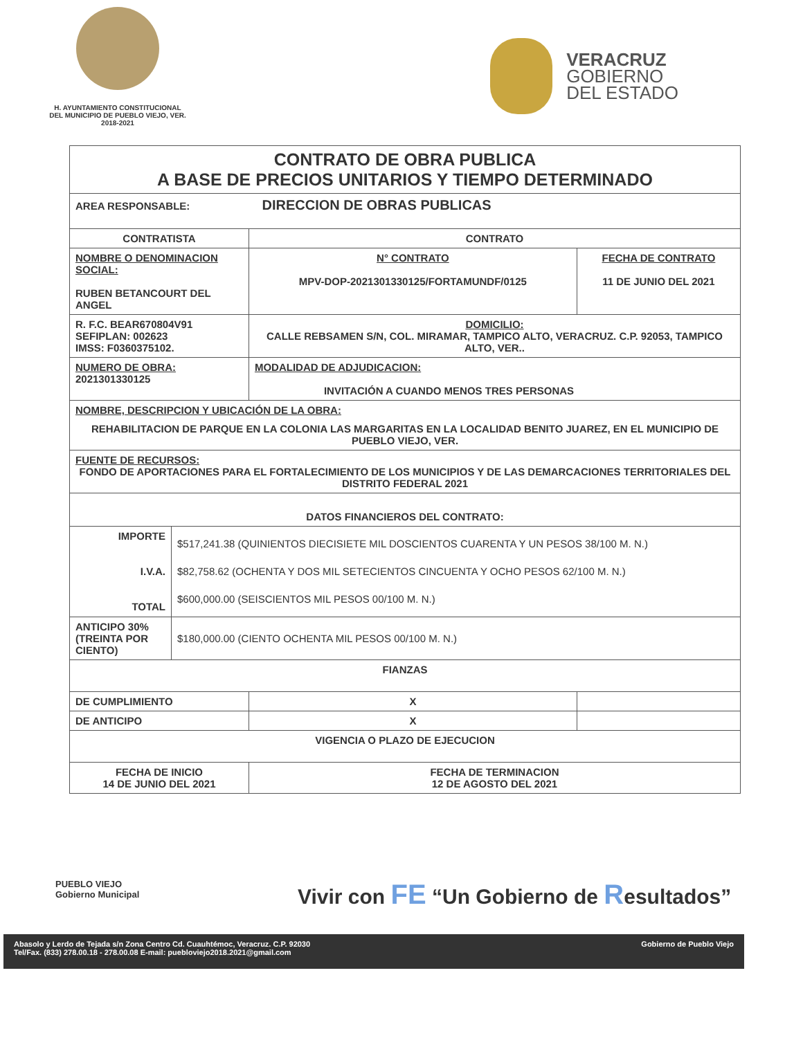H. AYUNTAMIENTO CONSTITUCIONAL
DEL MUNICIPIO DE PUEBLO VIEJO, VER.
2018-2021
VERACRUZ
GOBIERNO
DEL ESTADO
| CONTRATO DE OBRA PUBLICA A BASE DE PRECIOS UNITARIOS Y TIEMPO DETERMINADO | | | |
| AREA RESPONSABLE: DIRECCION DE OBRAS PUBLICAS | | | |
| CONTRATISTA | | CONTRATO | |
| NOMBRE O DENOMINACION SOCIAL: RUBEN BETANCOURT DEL ANGEL | | N° CONTRATO MPV-DOP-2021301330125/FORTAMUNDF/0125 | FECHA DE CONTRATO 11 DE JUNIO DEL 2021 |
| R. F.C. BEAR670804V91 SEFIPLAN: 002623 IMSS: F0360375102. | | DOMICILIO: CALLE REBSAMEN S/N, COL. MIRAMAR, TAMPICO ALTO, VERACRUZ. C.P. 92053, TAMPICO ALTO, VER.. | |
| NUMERO DE OBRA: 2021301330125 | | MODALIDAD DE ADJUDICACION: INVITACIÓN A CUANDO MENOS TRES PERSONAS | |
| NOMBRE, DESCRIPCION Y UBICACIÓN DE LA OBRA: REHABILITACION DE PARQUE EN LA COLONIA LAS MARGARITAS EN LA LOCALIDAD BENITO JUAREZ, EN EL MUNICIPIO DE PUEBLO VIEJO, VER. | | | |
| FUENTE DE RECURSOS: FONDO DE APORTACIONES PARA EL FORTALECIMIENTO DE LOS MUNICIPIOS Y DE LAS DEMARCACIONES TERRITORIALES DEL DISTRITO FEDERAL 2021 | | | |
| DATOS FINANCIEROS DEL CONTRATO: | | | |
| IMPORTE I.V.A. TOTAL | $517,241.38 (QUINIENTOS DIECISIETE MIL DOSCIENTOS CUARENTA Y UN PESOS 38/100 M. N.) $82,758.62 (OCHENTA Y DOS MIL SETECIENTOS CINCUENTA Y OCHO PESOS 62/100 M. N.) $600,000.00 (SEISCIENTOS MIL PESOS 00/100 M. N.) | | |
| ANTICIPO 30% (TREINTA POR CIENTO) | $180,000.00 (CIENTO OCHENTA MIL PESOS 00/100 M. N.) | | |
| FIANZAS | | | |
| DE CUMPLIMIENTO | | X | |
| DE ANTICIPO | | X | |
| VIGENCIA O PLAZO DE EJECUCION | | | |
| FECHA DE INICIO 14 DE JUNIO DEL 2021 | | FECHA DE TERMINACION 12 DE AGOSTO DEL 2021 | |
PUEBLO VIEJO
Gobierno Municipal
Vivir con FE “Un Gobierno de Resultados”
Abasolo y Lerdo de Tejada s/n Zona Centro Cd. Cuauhtémoc, Veracruz. C.P. 92030
Tel/Fax. (833) 278.00.18 - 278.00.08 E-mail: puebloviejo2018.2021@gmail.com
Gobierno de Pueblo Viejo